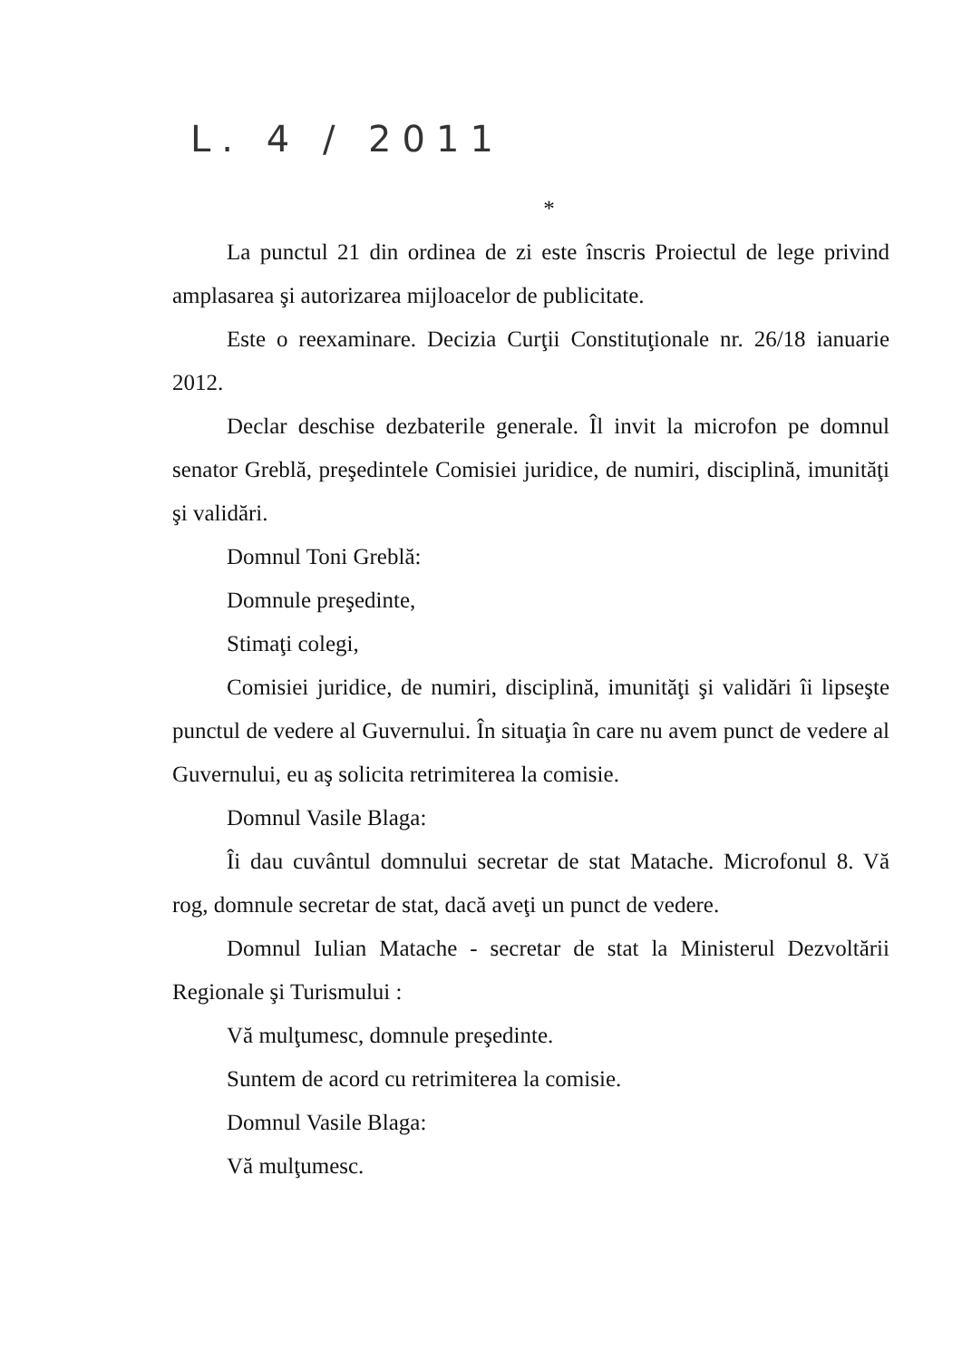L. 4 / 2011
*
La punctul 21 din ordinea de zi este înscris Proiectul de lege privind amplasarea şi autorizarea mijloacelor de publicitate.
Este o reexaminare. Decizia Curţii Constituţionale nr. 26/18 ianuarie 2012.
Declar deschise dezbaterile generale. Îl invit la microfon pe domnul senator Greblă, preşedintele Comisiei juridice, de numiri, disciplină, imunităţi şi validări.
Domnul Toni Greblă:
Domnule preşedinte,
Stimaţi colegi,
Comisiei juridice, de numiri, disciplină, imunităţi şi validări îi lipseşte punctul de vedere al Guvernului. În situaţia în care nu avem punct de vedere al Guvernului, eu aş solicita retrimiterea la comisie.
Domnul Vasile Blaga:
Îi dau cuvântul domnului secretar de stat Matache. Microfonul 8. Vă rog, domnule secretar de stat, dacă aveţi un punct de vedere.
Domnul Iulian Matache - secretar de stat la Ministerul Dezvoltării Regionale şi Turismului :
Vă mulţumesc, domnule preşedinte.
Suntem de acord cu retrimiterea la comisie.
Domnul Vasile Blaga:
Vă mulţumesc.